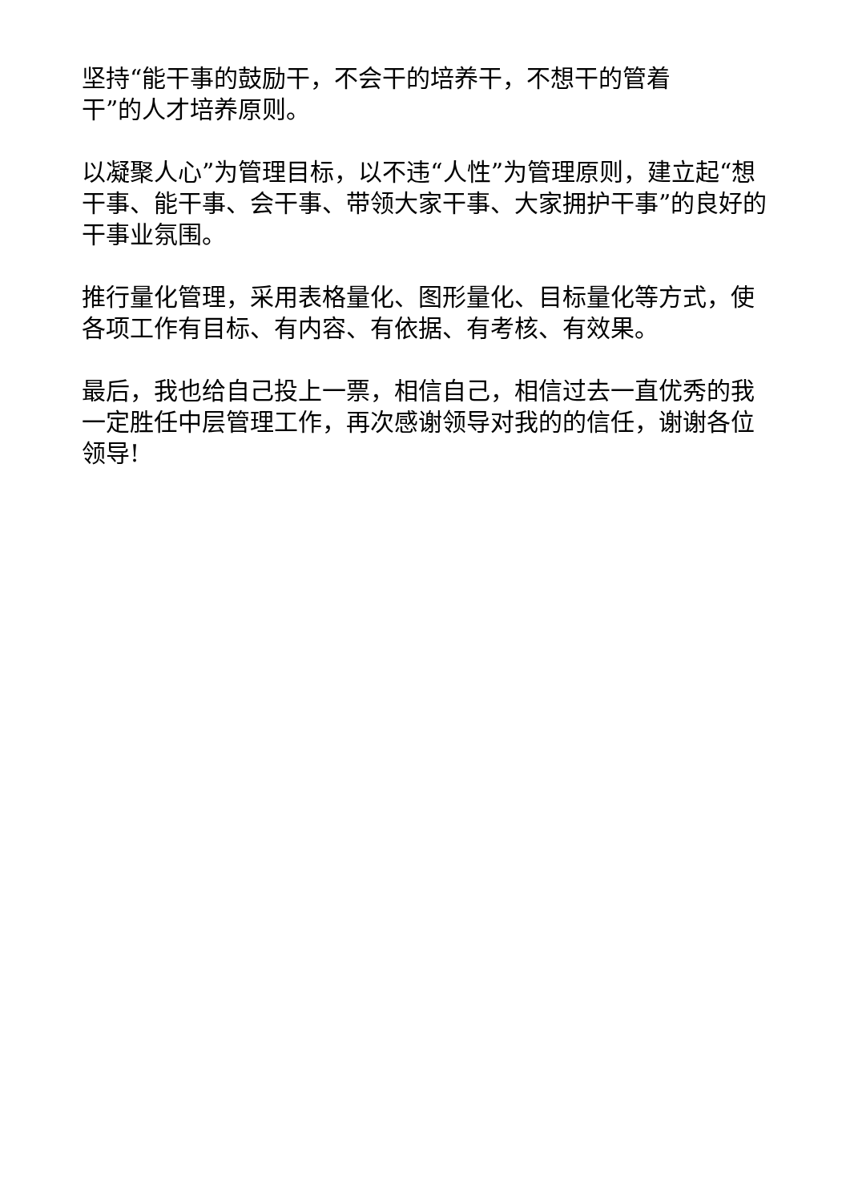坚持“能干事的鼓励干，不会干的培养干，不想干的管着
干”的人才培养原则。
以凝聚人心”为管理目标，以不违“人性”为管理原则，建立起“想干事、能干事、会干事、带领大家干事、大家拥护干事”的良好的干事业氛围。
推行量化管理，采用表格量化、图形量化、目标量化等方式，使各项工作有目标、有内容、有依据、有考核、有效果。
最后，我也给自己投上一票，相信自己，相信过去一直优秀的我一定胜任中层管理工作，再次感谢领导对我的的信任，谢谢各位领导!